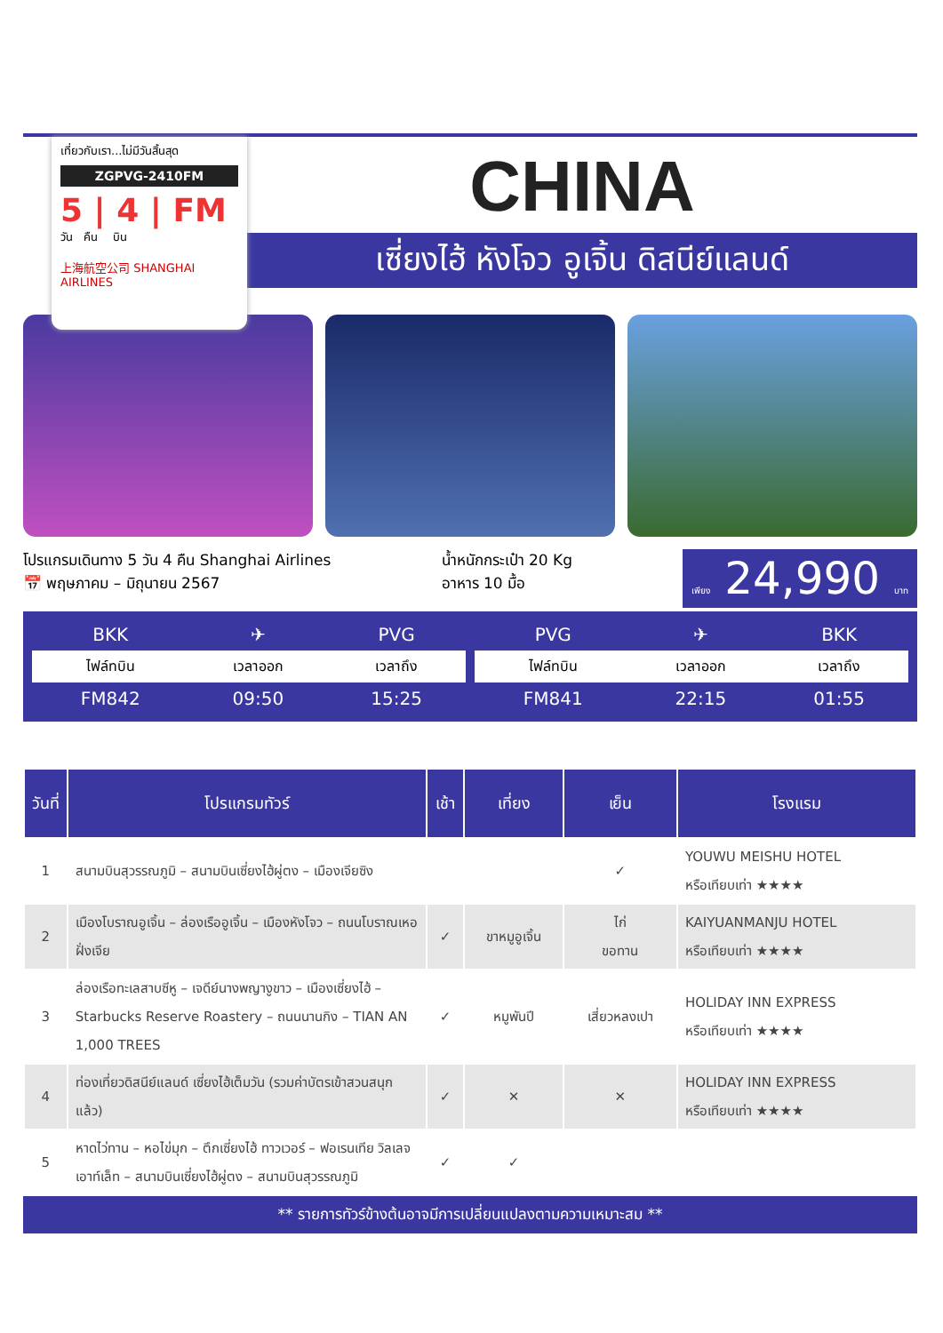เที่ยวกับเรา...ไม่มีวันสิ้นสุด
ZGPVG-2410FM
5 | 4 | FM
วัน คืน บิน
上海航空公司 SHANGHAI AIRLINES
CHINA
เซี่ยงไฮ้ หังโจว อูเจิ้น ดิสนีย์แลนด์
โปรแกรมเดินทาง 5 วัน 4 คืน Shanghai Airlines
📅 พฤษภาคม – มิถุนายน 2567
น้ำหนักกระเป๋า 20 Kg
อาหาร 10 มื้อ
เพียง 24,990 บาท
| BKK | ✈ | PVG |
| ไฟล์ทบิน | เวลาออก | เวลาถึง |
| FM842 | 09:50 | 15:25 |
| PVG | ✈ | BKK |
| ไฟล์ทบิน | เวลาออก | เวลาถึง |
| FM841 | 22:15 | 01:55 |
| วันที่ | โปรแกรมทัวร์ | เช้า | เที่ยง | เย็น | โรงแรม |
| --- | --- | --- | --- | --- | --- |
| 1 | สนามบินสุวรรณภูมิ – สนามบินเซี่ยงไฮ้ผู่ตง – เมืองเจียซิง | | | ✓ | YOUWU MEISHU HOTEL หรือเทียบเท่า ★★★★ |
| 2 | เมืองโบราณอูเจิ้น – ล่องเรืออูเจิ้น – เมืองหังโจว – ถนนโบราณเหอฝั่งเจีย | ✓ | ขาหมูอูเจิ้น | ไก่ ขอทาน | KAIYUANMANJU HOTEL หรือเทียบเท่า ★★★★ |
| 3 | ล่องเรือทะเลสาบซีหู – เจดีย์นางพญางูขาว – เมืองเซี่ยงไฮ้ – Starbucks Reserve Roastery – ถนนนานกิง – TIAN AN 1,000 TREES | ✓ | หมูพันปี | เสี่ยวหลงเปา | HOLIDAY INN EXPRESS หรือเทียบเท่า ★★★★ |
| 4 | ท่องเที่ยวดิสนีย์แลนด์ เซี่ยงไฮ้เต็มวัน (รวมค่าบัตรเข้าสวนสนุกแล้ว) | ✓ | ✕ | ✕ | HOLIDAY INN EXPRESS หรือเทียบเท่า ★★★★ |
| 5 | หาดไว่ทาน – หอไข่มุก – ตึกเซี่ยงไฮ้ ทาวเวอร์ – ฟอเรนเทีย วิลเลจ เอาท์เล็ท – สนามบินเซี่ยงไฮ้ผู่ตง – สนามบินสุวรรณภูมิ | ✓ | ✓ | | |
** รายการทัวร์ข้างต้นอาจมีการเปลี่ยนแปลงตามความเหมาะสม **